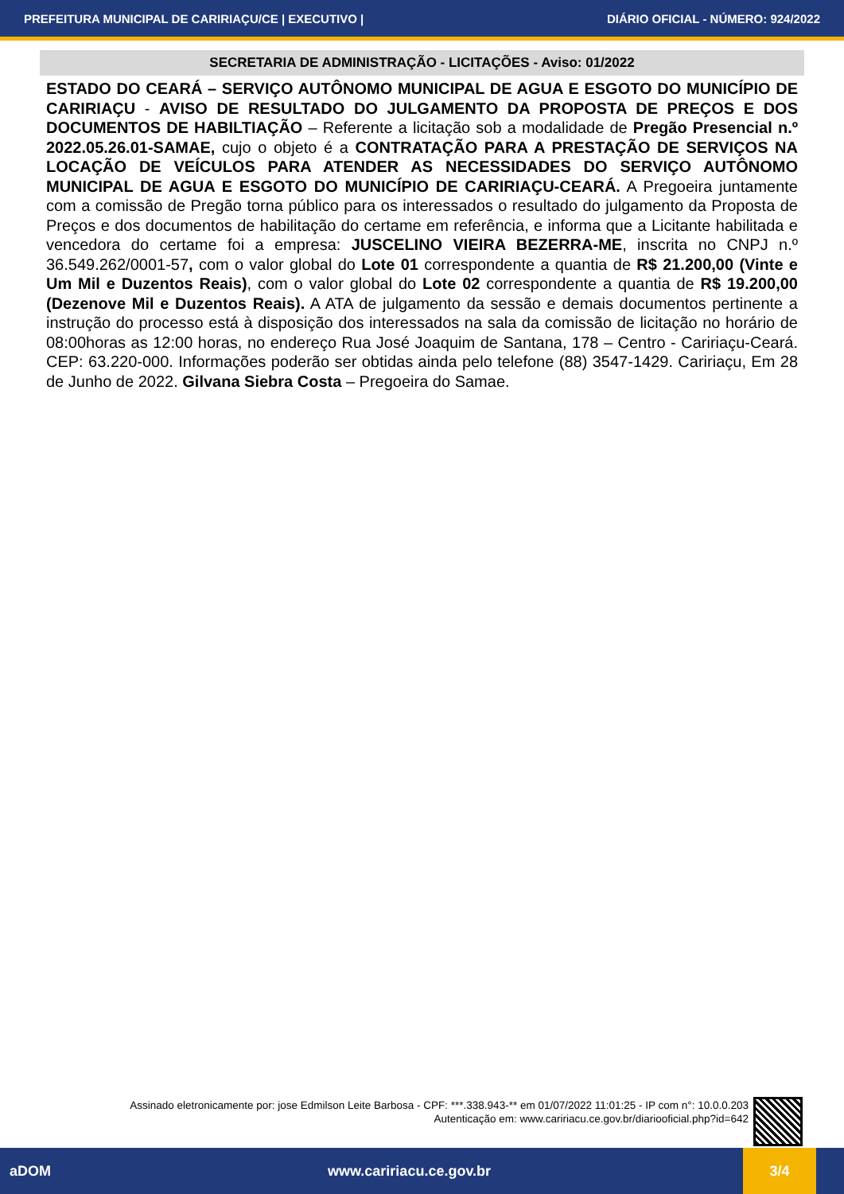PREFEITURA MUNICIPAL DE CARIRIAÇU/CE | EXECUTIVO | DIÁRIO OFICIAL - NÚMERO: 924/2022
SECRETARIA DE ADMINISTRAÇÃO - LICITAÇÕES - Aviso: 01/2022
ESTADO DO CEARÁ – SERVIÇO AUTÔNOMO MUNICIPAL DE AGUA E ESGOTO DO MUNICÍPIO DE CARIRIAÇU - AVISO DE RESULTADO DO JULGAMENTO DA PROPOSTA DE PREÇOS E DOS DOCUMENTOS DE HABILTIAÇÃO – Referente a licitação sob a modalidade de Pregão Presencial n.º 2022.05.26.01-SAMAE, cujo o objeto é a CONTRATAÇÃO PARA A PRESTAÇÃO DE SERVIÇOS NA LOCAÇÃO DE VEÍCULOS PARA ATENDER AS NECESSIDADES DO SERVIÇO AUTÔNOMO MUNICIPAL DE AGUA E ESGOTO DO MUNICÍPIO DE CARIRIAÇU-CEARÁ. A Pregoeira juntamente com a comissão de Pregão torna público para os interessados o resultado do julgamento da Proposta de Preços e dos documentos de habilitação do certame em referência, e informa que a Licitante habilitada e vencedora do certame foi a empresa: JUSCELINO VIEIRA BEZERRA-ME, inscrita no CNPJ n.º 36.549.262/0001-57, com o valor global do Lote 01 correspondente a quantia de R$ 21.200,00 (Vinte e Um Mil e Duzentos Reais), com o valor global do Lote 02 correspondente a quantia de R$ 19.200,00 (Dezenove Mil e Duzentos Reais). A ATA de julgamento da sessão e demais documentos pertinente a instrução do processo está à disposição dos interessados na sala da comissão de licitação no horário de 08:00horas as 12:00 horas, no endereço Rua José Joaquim de Santana, 178 – Centro - Caririaçu-Ceará. CEP: 63.220-000. Informações poderão ser obtidas ainda pelo telefone (88) 3547-1429. Caririaçu, Em 28 de Junho de 2022. Gilvana Siebra Costa – Pregoeira do Samae.
Assinado eletronicamente por: jose Edmilson Leite Barbosa - CPF: ***.338.943-** em 01/07/2022 11:01:25 - IP com n°: 10.0.0.203
Autenticação em: www.caririacu.ce.gov.br/diariooficial.php?id=642
aDOM www.caririacu.ce.gov.br 3/4